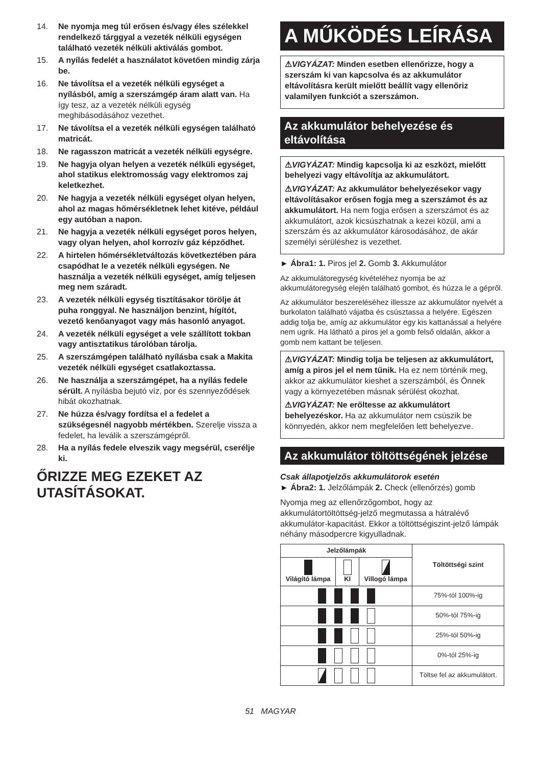14. Ne nyomja meg túl erősen és/vagy éles szélekkel rendelkező tárggyal a vezeték nélküli egységen található vezeték nélküli aktiválás gombot.
15. A nyílás fedelét a használatot követően mindig zárja be.
16. Ne távolítsa el a vezeték nélküli egységet a nyílásból, amíg a szerszámgép áram alatt van. Ha így tesz, az a vezeték nélküli egység meghibásodásához vezethet.
17. Ne távolítsa el a vezeték nélküli egységen található matricát.
18. Ne ragasszon matricát a vezeték nélküli egységre.
19. Ne hagyja olyan helyen a vezeték nélküli egységet, ahol statikus elektromosság vagy elektromos zaj keletkezhet.
20. Ne hagyja a vezeték nélküli egységet olyan helyen, ahol az magas hőmérsékletnek lehet kitéve, például egy autóban a napon.
21. Ne hagyja a vezeték nélküli egységet poros helyen, vagy olyan helyen, ahol korrozív gáz képződhet.
22. A hirtelen hőmérsékletváltozás következtében pára csapódhat le a vezeték nélküli egységen. Ne használja a vezeték nélküli egységet, amíg teljesen meg nem száradt.
23. A vezeték nélküli egység tisztításakor törölje át puha ronggyal. Ne használjon benzint, hígítót, vezető kenőanyagot vagy más hasonló anyagot.
24. A vezeték nélküli egységet a vele szállított tokban vagy antisztatikus tárolóban tárolja.
25. A szerszámgépen található nyílásba csak a Makita vezeték nélküli egységet csatlakoztassa.
26. Ne használja a szerszámgépet, ha a nyílás fedele sérült. A nyílásba bejutó víz, por és szennyeződések hibát okozhatnak.
27. Ne húzza és/vagy fordítsa el a fedelet a szükségesnél nagyobb mértékben. Szerelje vissza a fedelet, ha leválik a szerszámgépről.
28. Ha a nyílás fedele elveszik vagy megsérül, cserélje ki.
ŐRIZZE MEG EZEKET AZ UTASÍTÁSOKAT.
A MŰKÖDÉS LEÍRÁSA
⚠VIGYÁZAT: Minden esetben ellenőrizze, hogy a szerszám ki van kapcsolva és az akkumulátor eltávolításra került mielőtt beállít vagy ellenőriz valamilyen funkciót a szerszámon.
Az akkumulátor behelyezése és eltávolítása
⚠VIGYÁZAT: Mindig kapcsolja ki az eszközt, mielőtt behelyezi vagy eltávolítja az akkumulátort.
⚠VIGYÁZAT: Az akkumulátor behelyezésekor vagy eltávolításakor erősen fogja meg a szerszámot és az akkumulátort. Ha nem fogja erősen a szerszámot és az akkumulátort, azok kicsúszhatnak a kezei közül, ami a szerszám és az akkumulátor károsodásához, de akár személyi sérüléshez is vezethet.
► Ábra1: 1. Piros jel 2. Gomb 3. Akkumulátor
Az akkumulátoregység kivételéhez nyomja be az akkumulátoregység elején található gombot, és húzza le a gépről.
Az akkumulátor beszereléséhez illessze az akkumulátor nyelvét a burkolaton található vájatba és csúsztassa a helyére. Egészen addig tolja be, amíg az akkumulátor egy kis kattanással a helyére nem ugrik. Ha látható a piros jel a gomb felső oldalán, akkor a gomb nem kattant be teljesen.
⚠VIGYÁZAT: Mindig tolja be teljesen az akkumulátort, amíg a piros jel el nem tűnik. Ha ez nem történik meg, akkor az akkumulátor kieshet a szerszámból, és Önnek vagy a környezetében másnak sérülést okozhat.
⚠VIGYÁZAT: Ne erőltesse az akkumulátort behelyezéskor. Ha az akkumulátor nem csúszik be könnyedén, akkor nem megfelelően lett behelyezve.
Az akkumulátor töltöttségének jelzése
Csak állapotjelzős akkumulátorok esetén
► Ábra2: 1. Jelzőlámpák 2. Check (ellenőrzés) gomb
Nyomja meg az ellenőrzőgombot, hogy az akkumulátortöltöttség-jelző megmutassa a hátralévő akkumulátor-kapacitást. Ekkor a töltöttségiszint-jelző lámpák néhány másodpercre kigyulladnak.
| Jelzőlámpák | | | Töltöttségi szint |
| --- | --- | --- | --- |
| Világító lámpa | KI | Villogó lámpa | |
| | | | 75%-tól 100%-ig |
| | | | 50%-tól 75%-ig |
| | | | 25%-tól 50%-ig |
| | | | 0%-tól 25%-ig |
| | | | Töltse fel az akkumulátort. |
51 MAGYAR